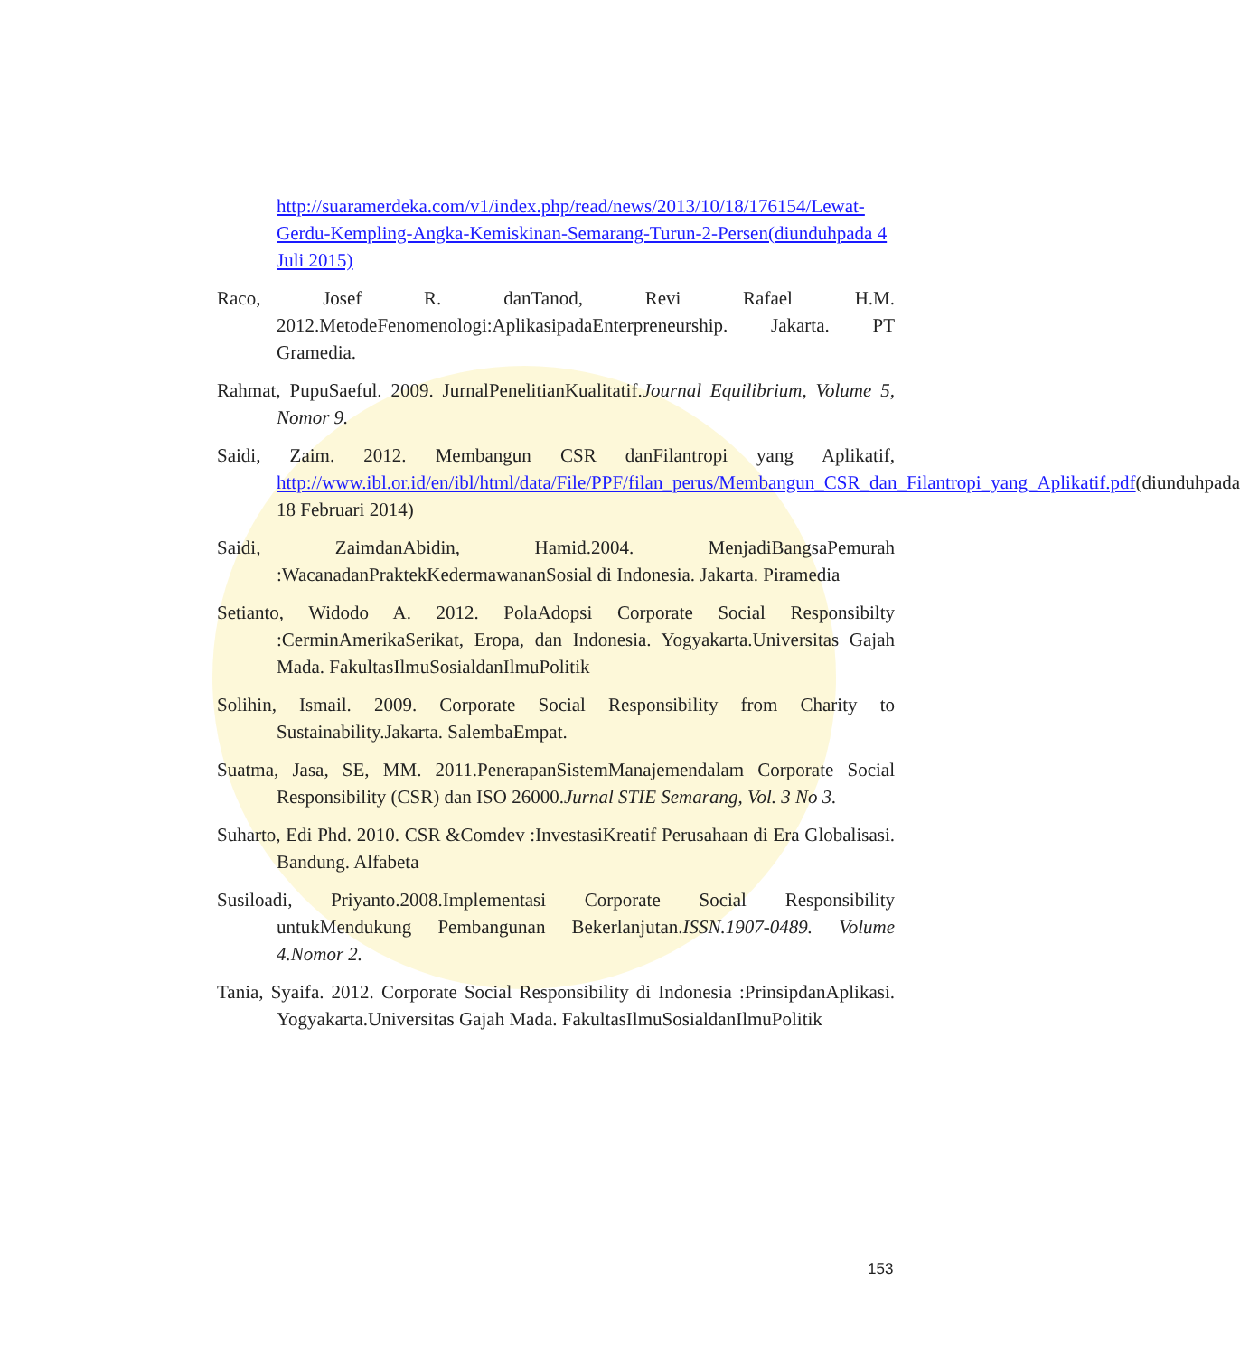http://suaramerdeka.com/v1/index.php/read/news/2013/10/18/176154/Lewat-Gerdu-Kempling-Angka-Kemiskinan-Semarang-Turun-2-Persen(diunduhpada 4 Juli 2015)
Raco, Josef R. danTanod, Revi Rafael H.M. 2012.MetodeFenomenologi:AplikasipadaEnterpreneurship. Jakarta. PT Gramedia.
Rahmat, PupuSaeful. 2009. JurnalPenelitianKualitatif.Journal Equilibrium, Volume 5, Nomor 9.
Saidi, Zaim. 2012. Membangun CSR danFilantropi yang Aplikatif, http://www.ibl.or.id/en/ibl/html/data/File/PPF/filan_perus/Membangun_CSR_dan_Filantropi_yang_Aplikatif.pdf(diunduhpada 18 Februari 2014)
Saidi, ZaimdanAbidin, Hamid.2004. MenjadiBangsaPemurah :WacanadanPraktekKedermawananSosial di Indonesia. Jakarta. Piramedia
Setianto, Widodo A. 2012. PolaAdopsi Corporate Social Responsibilty :CerminAmerikaSerikat, Eropa, dan Indonesia. Yogyakarta.Universitas Gajah Mada. FakultasIlmuSosialdanIlmuPolitik
Solihin, Ismail. 2009. Corporate Social Responsibility from Charity to Sustainability.Jakarta. SalembaEmpat.
Suatma, Jasa, SE, MM. 2011.PenerapanSistemManajemendalam Corporate Social Responsibility (CSR) dan ISO 26000.Jurnal STIE Semarang, Vol. 3 No 3.
Suharto, Edi Phd. 2010. CSR &Comdev :InvestasiKreatif Perusahaan di Era Globalisasi. Bandung. Alfabeta
Susiloadi, Priyanto.2008.Implementasi Corporate Social Responsibility untukMendukung Pembangunan Bekerlanjutan.ISSN.1907-0489. Volume 4.Nomor 2.
Tania, Syaifa. 2012. Corporate Social Responsibility di Indonesia :PrinsipdanAplikasi. Yogyakarta.Universitas Gajah Mada. FakultasIlmuSosialdanIlmuPolitik
153